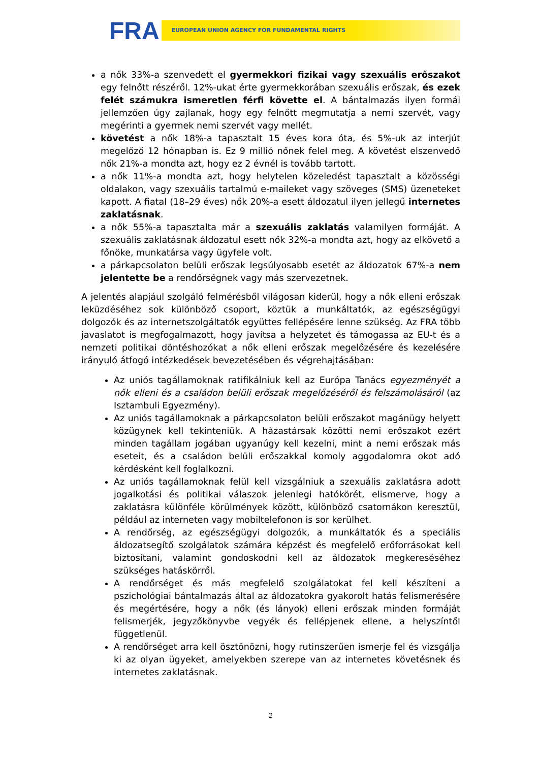FRA EUROPEAN UNION AGENCY FOR FUNDAMENTAL RIGHTS
a nők 33%-a szenvedett el gyermekkori fizikai vagy szexuális erőszakot egy felnőtt részéről. 12%-ukat érte gyermekkorában szexuális erőszak, és ezek felét számukra ismeretlen férfi követte el. A bántalmazás ilyen formái jellemzően úgy zajlanak, hogy egy felnőtt megmutatja a nemi szervét, vagy megérinti a gyermek nemi szervét vagy mellét.
követést a nők 18%-a tapasztalt 15 éves kora óta, és 5%-uk az interjút megelőző 12 hónapban is. Ez 9 millió nőnek felel meg. A követést elszenvedő nők 21%-a mondta azt, hogy ez 2 évnél is tovább tartott.
a nők 11%-a mondta azt, hogy helytelen közeledést tapasztalt a közösségi oldalakon, vagy szexuális tartalmú e-maileket vagy szöveges (SMS) üzeneteket kapott. A fiatal (18–29 éves) nők 20%-a esett áldozatul ilyen jellegű internetes zaklatásnak.
a nők 55%-a tapasztalta már a szexuális zaklatás valamilyen formáját. A szexuális zaklatásnak áldozatul esett nők 32%-a mondta azt, hogy az elkövető a főnöke, munkatársa vagy ügyfele volt.
a párkapcsolaton belüli erőszak legsúlyosabb esetét az áldozatok 67%-a nem jelentette be a rendőrségnek vagy más szervezetnek.
A jelentés alapjául szolgáló felmérésből világosan kiderül, hogy a nők elleni erőszak leküzdéséhez sok különböző csoport, köztük a munkáltatók, az egészségügyi dolgozók és az internetszolgáltatók együttes fellépésére lenne szükség. Az FRA több javaslatot is megfogalmazott, hogy javítsa a helyzetet és támogassa az EU-t és a nemzeti politikai döntéshozókat a nők elleni erőszak megelőzésére és kezelésére irányuló átfogó intézkedések bevezetésében és végrehajtásában:
Az uniós tagállamoknak ratifikálniuk kell az Európa Tanács egyezményét a nők elleni és a családon belüli erőszak megelőzéséről és felszámolásáról (az Isztambuli Egyezmény).
Az uniós tagállamoknak a párkapcsolaton belüli erőszakot magánügy helyett közügynek kell tekinteniük. A házastársak közötti nemi erőszakot ezért minden tagállam jogában ugyanúgy kell kezelni, mint a nemi erőszak más eseteit, és a családon belüli erőszakkal komoly aggodalomra okot adó kérdésként kell foglalkozni.
Az uniós tagállamoknak felül kell vizsgálniuk a szexuális zaklatásra adott jogalkotási és politikai válaszok jelenlegi hatókörét, elismerve, hogy a zaklatásra különféle körülmények között, különböző csatornákon keresztül, például az interneten vagy mobiltelefonon is sor kerülhet.
A rendőrség, az egészségügyi dolgozók, a munkáltatók és a speciális áldozatsegítő szolgálatok számára képzést és megfelelő erőforrásokat kell biztosítani, valamint gondoskodni kell az áldozatok megkereséséhez szükséges hatáskörről.
A rendőrséget és más megfelelő szolgálatokat fel kell készíteni a pszichológiai bántalmazás által az áldozatokra gyakorolt hatás felismerésére és megértésére, hogy a nők (és lányok) elleni erőszak minden formáját felismerjék, jegyzőkönyvbe vegyék és fellépjenek ellene, a helyszíntől függetlenül.
A rendőrséget arra kell ösztönözni, hogy rutinszerűen ismerje fel és vizsgálja ki az olyan ügyeket, amelyekben szerepe van az internetes követésnek és internetes zaklatásnak.
2